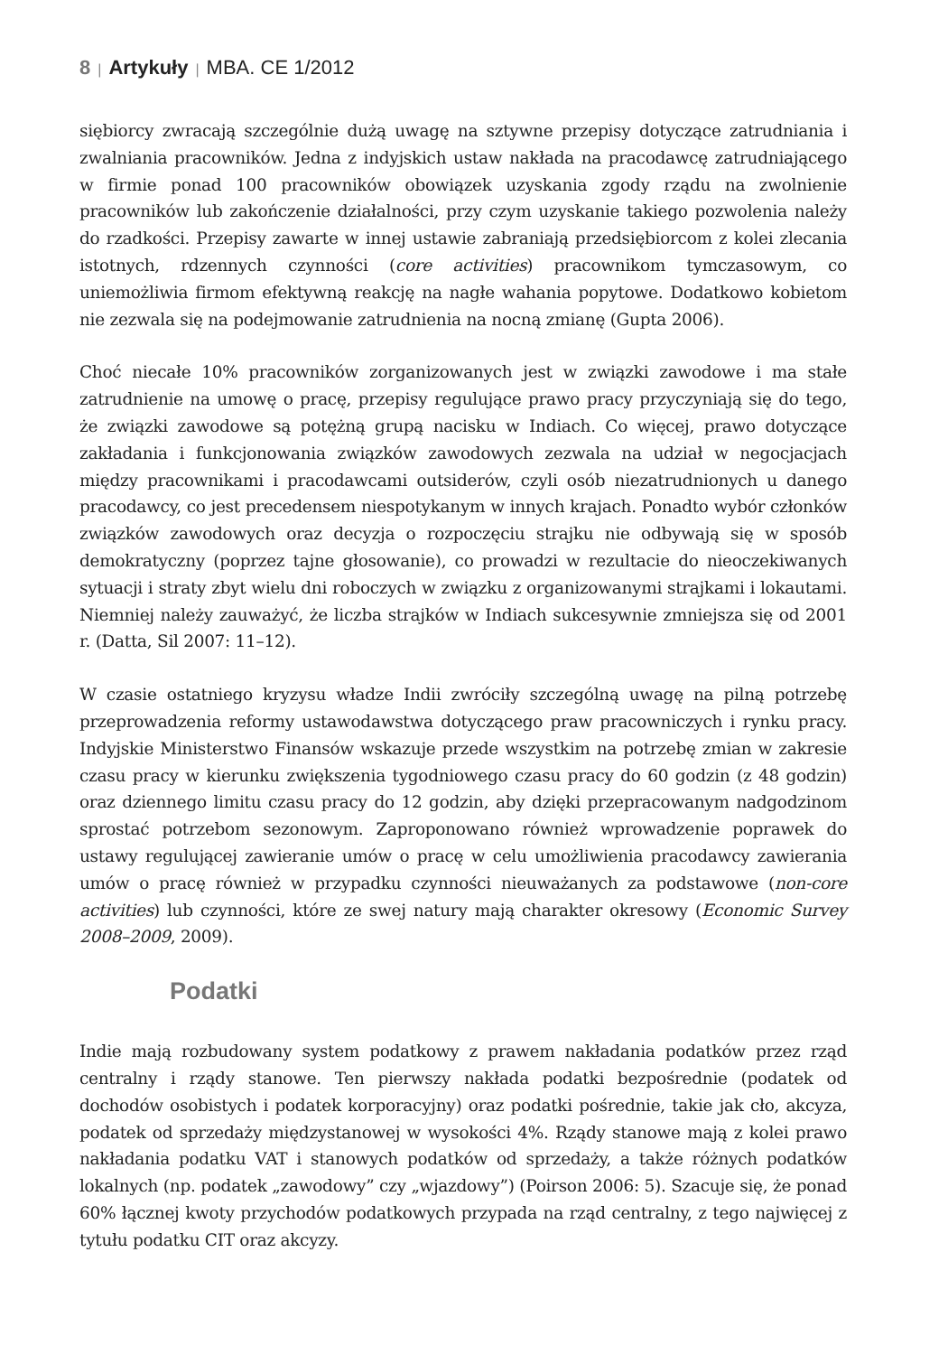8 | Artykuły | MBA. CE 1/2012
siębiorcy zwracają szczególnie dużą uwagę na sztywne przepisy dotyczące zatrudniania i zwalniania pracowników. Jedna z indyjskich ustaw nakłada na pracodawcę zatrudniającego w firmie ponad 100 pracowników obowiązek uzyskania zgody rządu na zwolnienie pracowników lub zakończenie działalności, przy czym uzyskanie takiego pozwolenia należy do rzadkości. Przepisy zawarte w innej ustawie zabraniają przedsiębiorcom z kolei zlecania istotnych, rdzennych czynności (core activities) pracownikom tymczasowym, co uniemożliwia firmom efektywną reakcję na nagłe wahania popytowe. Dodatkowo kobietom nie zezwala się na podejmowanie zatrudnienia na nocną zmianę (Gupta 2006).
Choć niecałe 10% pracowników zorganizowanych jest w związki zawodowe i ma stałe zatrudnienie na umowę o pracę, przepisy regulujące prawo pracy przyczyniają się do tego, że związki zawodowe są potężną grupą nacisku w Indiach. Co więcej, prawo dotyczące zakładania i funkcjonowania związków zawodowych zezwala na udział w negocjacjach między pracownikami i pracodawcami outsiderów, czyli osób niezatrudnionych u danego pracodawcy, co jest precedensem niespotykanym w innych krajach. Ponadto wybór członków związków zawodowych oraz decyzja o rozpoczęciu strajku nie odbywają się w sposób demokratyczny (poprzez tajne głosowanie), co prowadzi w rezultacie do nieoczekiwanych sytuacji i straty zbyt wielu dni roboczych w związku z organizowanymi strajkami i lokautami. Niemniej należy zauważyć, że liczba strajków w Indiach sukcesywnie zmniejsza się od 2001 r. (Datta, Sil 2007: 11–12).
W czasie ostatniego kryzysu władze Indii zwróciły szczególną uwagę na pilną potrzebę przeprowadzenia reformy ustawodawstwa dotyczącego praw pracowniczych i rynku pracy. Indyjskie Ministerstwo Finansów wskazuje przede wszystkim na potrzebę zmian w zakresie czasu pracy w kierunku zwiększenia tygodniowego czasu pracy do 60 godzin (z 48 godzin) oraz dziennego limitu czasu pracy do 12 godzin, aby dzięki przepracowanym nadgodzinom sprostać potrzebom sezonowym. Zaproponowano również wprowadzenie poprawek do ustawy regulującej zawieranie umów o pracę w celu umożliwienia pracodawcy zawierania umów o pracę również w przypadku czynności nieuważanych za podstawowe (non-core activities) lub czynności, które ze swej natury mają charakter okresowy (Economic Survey 2008–2009, 2009).
Podatki
Indie mają rozbudowany system podatkowy z prawem nakładania podatków przez rząd centralny i rządy stanowe. Ten pierwszy nakłada podatki bezpośrednie (podatek od dochodów osobistych i podatek korporacyjny) oraz podatki pośrednie, takie jak cło, akcyza, podatek od sprzedaży międzystanowej w wysokości 4%. Rządy stanowe mają z kolei prawo nakładania podatku VAT i stanowych podatków od sprzedaży, a także różnych podatków lokalnych (np. podatek „zawodowy” czy „wjazdowy”) (Poirson 2006: 5). Szacuje się, że ponad 60% łącznej kwoty przychodów podatkowych przypada na rząd centralny, z tego najwięcej z tytułu podatku CIT oraz akcyzy.